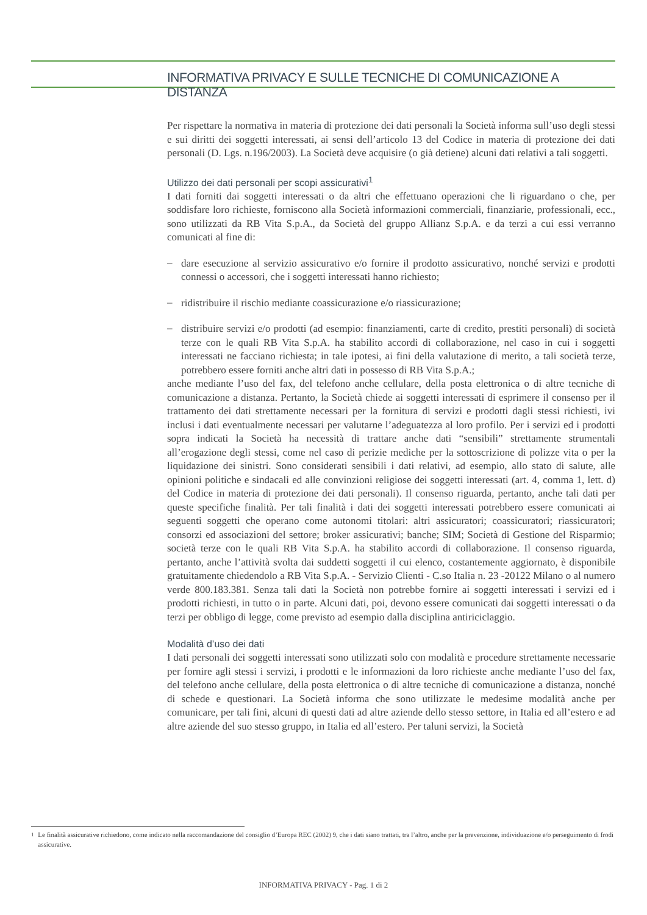INFORMATIVA PRIVACY E SULLE TECNICHE DI COMUNICAZIONE A DISTANZA
Per rispettare la normativa in materia di protezione dei dati personali la Società informa sull’uso degli stessi e sui diritti dei soggetti interessati, ai sensi dell’articolo 13 del Codice in materia di protezione dei dati personali (D. Lgs. n.196/2003). La Società deve acquisire (o già detiene) alcuni dati relativi a tali soggetti.
Utilizzo dei dati personali per scopi assicurativi<sup>1</sup>
I dati forniti dai soggetti interessati o da altri che effettuano operazioni che li riguardano o che, per soddisfare loro richieste, forniscono alla Società informazioni commerciali, finanziarie, professionali, ecc., sono utilizzati da RB Vita S.p.A., da Società del gruppo Allianz S.p.A. e da terzi a cui essi verranno comunicati al fine di:
–
dare esecuzione al servizio assicurativo e/o fornire il prodotto assicurativo, nonché servizi e prodotti connessi o accessori, che i soggetti interessati hanno richiesto;
–
ridistribuire il rischio mediante coassicurazione e/o riassicurazione;
–
distribuire servizi e/o prodotti (ad esempio: finanziamenti, carte di credito, prestiti personali) di società terze con le quali RB Vita S.p.A. ha stabilito accordi di collaborazione, nel caso in cui i soggetti interessati ne facciano richiesta; in tale ipotesi, ai fini della valutazione di merito, a tali società terze, potrebbero essere forniti anche altri dati in possesso di RB Vita S.p.A.;
anche mediante l’uso del fax, del telefono anche cellulare, della posta elettronica o di altre tecniche di comunicazione a distanza. Pertanto, la Società chiede ai soggetti interessati di esprimere il consenso per il trattamento dei dati strettamente necessari per la fornitura di servizi e prodotti dagli stessi richiesti, ivi inclusi i dati eventualmente necessari per valutarne l’adeguatezza al loro profilo. Per i servizi ed i prodotti sopra indicati la Società ha necessità di trattare anche dati “sensibili” strettamente strumentali all’erogazione degli stessi, come nel caso di perizie mediche per la sottoscrizione di polizze vita o per la liquidazione dei sinistri. Sono considerati sensibili i dati relativi, ad esempio, allo stato di salute, alle opinioni politiche e sindacali ed alle convinzioni religiose dei soggetti interessati (art. 4, comma 1, lett. d) del Codice in materia di protezione dei dati personali). Il consenso riguarda, pertanto, anche tali dati per queste specifiche finalità. Per tali finalità i dati dei soggetti interessati potrebbero essere comunicati ai seguenti soggetti che operano come autonomi titolari: altri assicuratori; coassicuratori; riassicuratori; consorzi ed associazioni del settore; broker assicurativi; banche; SIM; Società di Gestione del Risparmio; società terze con le quali RB Vita S.p.A. ha stabilito accordi di collaborazione. Il consenso riguarda, pertanto, anche l’attività svolta dai suddetti soggetti il cui elenco, costantemente aggiornato, è disponibile gratuitamente chiedendolo a RB Vita S.p.A. - Servizio Clienti - C.so Italia n. 23 -20122 Milano o al numero verde 800.183.381. Senza tali dati la Società non potrebbe fornire ai soggetti interessati i servizi ed i prodotti richiesti, in tutto o in parte. Alcuni dati, poi, devono essere comunicati dai soggetti interessati o da terzi per obbligo di legge, come previsto ad esempio dalla disciplina antiriciclaggio.
Modalità d’uso dei dati
I dati personali dei soggetti interessati sono utilizzati solo con modalità e procedure strettamente necessarie per fornire agli stessi i servizi, i prodotti e le informazioni da loro richieste anche mediante l’uso del fax, del telefono anche cellulare, della posta elettronica o di altre tecniche di comunicazione a distanza, nonché di schede e questionari. La Società informa che sono utilizzate le medesime modalità anche per comunicare, per tali fini, alcuni di questi dati ad altre aziende dello stesso settore, in Italia ed all’estero e ad altre aziende del suo stesso gruppo, in Italia ed all’estero. Per taluni servizi, la Società
<sup>1</sup> Le finalità assicurative richiedono, come indicato nella raccomandazione del consiglio d’Europa REC (2002) 9, che i dati siano trattati, tra l’altro, anche per la prevenzione, individuazione e/o perseguimento di frodi assicurative.
INFORMATIVA PRIVACY - Pag. 1 di 2